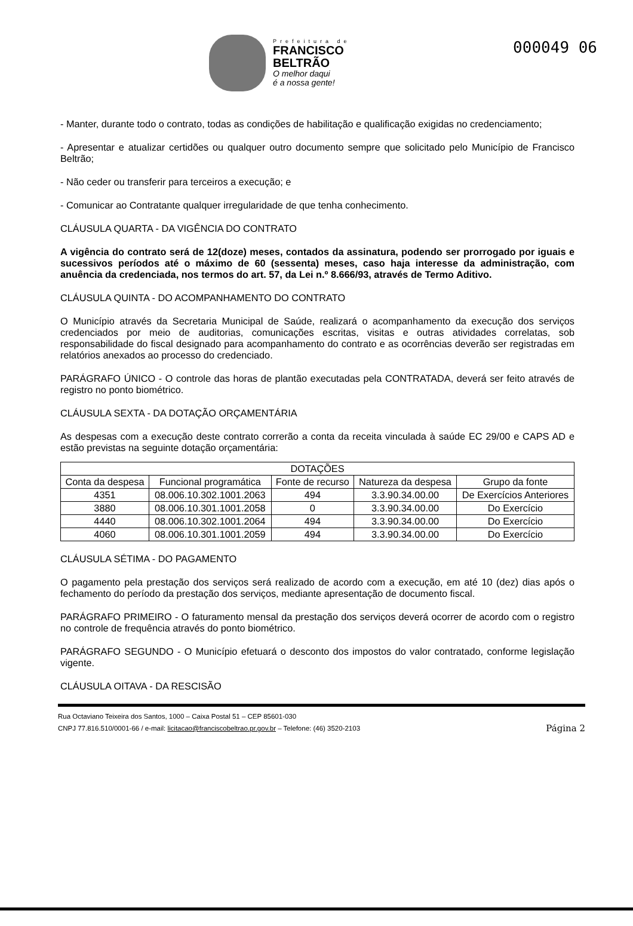000049 06
Prefeitura de
FRANCISCO
BELTRÃO
O melhor daqui
é a nossa gente!
- Manter, durante todo o contrato, todas as condições de habilitação e qualificação exigidas no credenciamento;
- Apresentar e atualizar certidões ou qualquer outro documento sempre que solicitado pelo Município de Francisco Beltrão;
- Não ceder ou transferir para terceiros a execução; e
- Comunicar ao Contratante qualquer irregularidade de que tenha conhecimento.
CLÁUSULA QUARTA - DA VIGÊNCIA DO CONTRATO
A vigência do contrato será de 12(doze) meses, contados da assinatura, podendo ser prorrogado por iguais e sucessivos períodos até o máximo de 60 (sessenta) meses, caso haja interesse da administração, com anuência da credenciada, nos termos do art. 57, da Lei n.º 8.666/93, através de Termo Aditivo.
CLÁUSULA QUINTA - DO ACOMPANHAMENTO DO CONTRATO
O Município através da Secretaria Municipal de Saúde, realizará o acompanhamento da execução dos serviços credenciados por meio de auditorias, comunicações escritas, visitas e outras atividades correlatas, sob responsabilidade do fiscal designado para acompanhamento do contrato e as ocorrências deverão ser registradas em relatórios anexados ao processo do credenciado.
PARÁGRAFO ÚNICO - O controle das horas de plantão executadas pela CONTRATADA, deverá ser feito através de registro no ponto biométrico.
CLÁUSULA SEXTA - DA DOTAÇÃO ORÇAMENTÁRIA
As despesas com a execução deste contrato correrão a conta da receita vinculada à saúde EC 29/00 e CAPS AD e estão previstas na seguinte dotação orçamentária:
| DOTAÇÕES | | | | |
| --- | --- | --- | --- | --- |
| Conta da despesa | Funcional programática | Fonte de recurso | Natureza da despesa | Grupo da fonte |
| 4351 | 08.006.10.302.1001.2063 | 494 | 3.3.90.34.00.00 | De Exercícios Anteriores |
| 3880 | 08.006.10.301.1001.2058 | 0 | 3.3.90.34.00.00 | Do Exercício |
| 4440 | 08.006.10.302.1001.2064 | 494 | 3.3.90.34.00.00 | Do Exercício |
| 4060 | 08.006.10.301.1001.2059 | 494 | 3.3.90.34.00.00 | Do Exercício |
CLÁUSULA SÉTIMA - DO PAGAMENTO
O pagamento pela prestação dos serviços será realizado de acordo com a execução, em até 10 (dez) dias após o fechamento do período da prestação dos serviços, mediante apresentação de documento fiscal.
PARÁGRAFO PRIMEIRO - O faturamento mensal da prestação dos serviços deverá ocorrer de acordo com o registro no controle de frequência através do ponto biométrico.
PARÁGRAFO SEGUNDO - O Município efetuará o desconto dos impostos do valor contratado, conforme legislação vigente.
CLÁUSULA OITAVA - DA RESCISÃO
Rua Octaviano Teixeira dos Santos, 1000 – Caixa Postal 51 – CEP 85601-030
Página 2 CNPJ 77.816.510/0001-66 / e-mail: licitacao@franciscobeltrao.pr.gov.br – Telefone: (46) 3520-2103